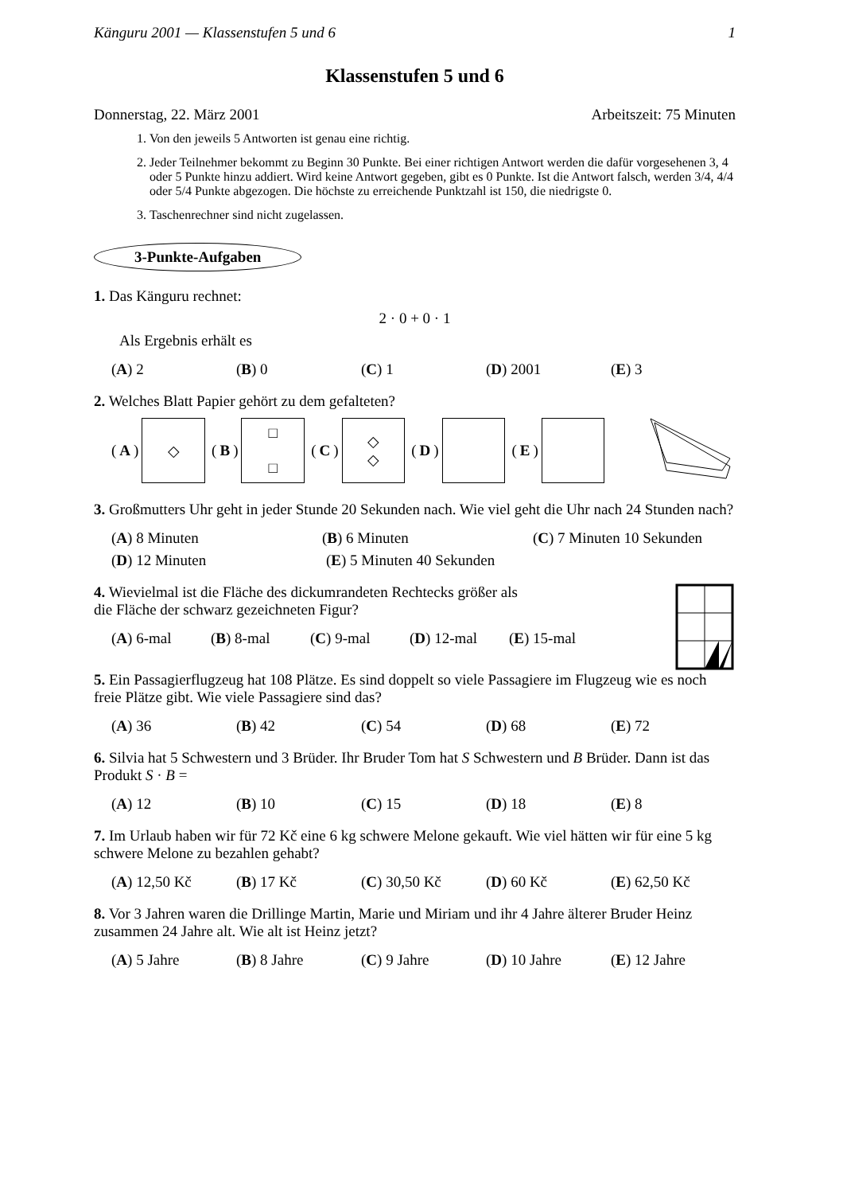Känguru 2001 — Klassenstufen 5 und 6 1
Klassenstufen 5 und 6
Donnerstag, 22. März 2001 Arbeitszeit: 75 Minuten
1. Von den jeweils 5 Antworten ist genau eine richtig.
2. Jeder Teilnehmer bekommt zu Beginn 30 Punkte. Bei einer richtigen Antwort werden die dafür vorgesehenen 3, 4 oder 5 Punkte hinzu addiert. Wird keine Antwort gegeben, gibt es 0 Punkte. Ist die Antwort falsch, werden 3/4, 4/4 oder 5/4 Punkte abgezogen. Die höchste zu erreichende Punktzahl ist 150, die niedrigste 0.
3. Taschenrechner sind nicht zugelassen.
3-Punkte-Aufgaben
1. Das Känguru rechnet:
2 · 0 + 0 · 1
Als Ergebnis erhält es
(A) 2 (B) 0 (C) 1 (D) 2001 (E) 3
2. Welches Blatt Papier gehört zu dem gefalteten?
(A)
◇
(B)
□
□
(C)
◇
◇
(D)
(E)
3. Großmutters Uhr geht in jeder Stunde 20 Sekunden nach. Wie viel geht die Uhr nach 24 Stunden nach?
(A) 8 Minuten (B) 6 Minuten (C) 7 Minuten 10 Sekunden
(D) 12 Minuten (E) 5 Minuten 40 Sekunden
4. Wievielmal ist die Fläche des dickumrandeten Rechtecks größer als
die Fläche der schwarz gezeichneten Figur?
(A) 6-mal (B) 8-mal (C) 9-mal (D) 12-mal (E) 15-mal
5. Ein Passagierflugzeug hat 108 Plätze. Es sind doppelt so viele Passagiere im Flugzeug wie es noch freie Plätze gibt. Wie viele Passagiere sind das?
(A) 36 (B) 42 (C) 54 (D) 68 (E) 72
6. Silvia hat 5 Schwestern und 3 Brüder. Ihr Bruder Tom hat S Schwestern und B Brüder. Dann ist das Produkt S · B =
(A) 12 (B) 10 (C) 15 (D) 18 (E) 8
7. Im Urlaub haben wir für 72 Kč eine 6 kg schwere Melone gekauft. Wie viel hätten wir für eine 5 kg schwere Melone zu bezahlen gehabt?
(A) 12,50 Kč (B) 17 Kč (C) 30,50 Kč (D) 60 Kč (E) 62,50 Kč
8. Vor 3 Jahren waren die Drillinge Martin, Marie und Miriam und ihr 4 Jahre älterer Bruder Heinz zusammen 24 Jahre alt. Wie alt ist Heinz jetzt?
(A) 5 Jahre (B) 8 Jahre (C) 9 Jahre (D) 10 Jahre (E) 12 Jahre